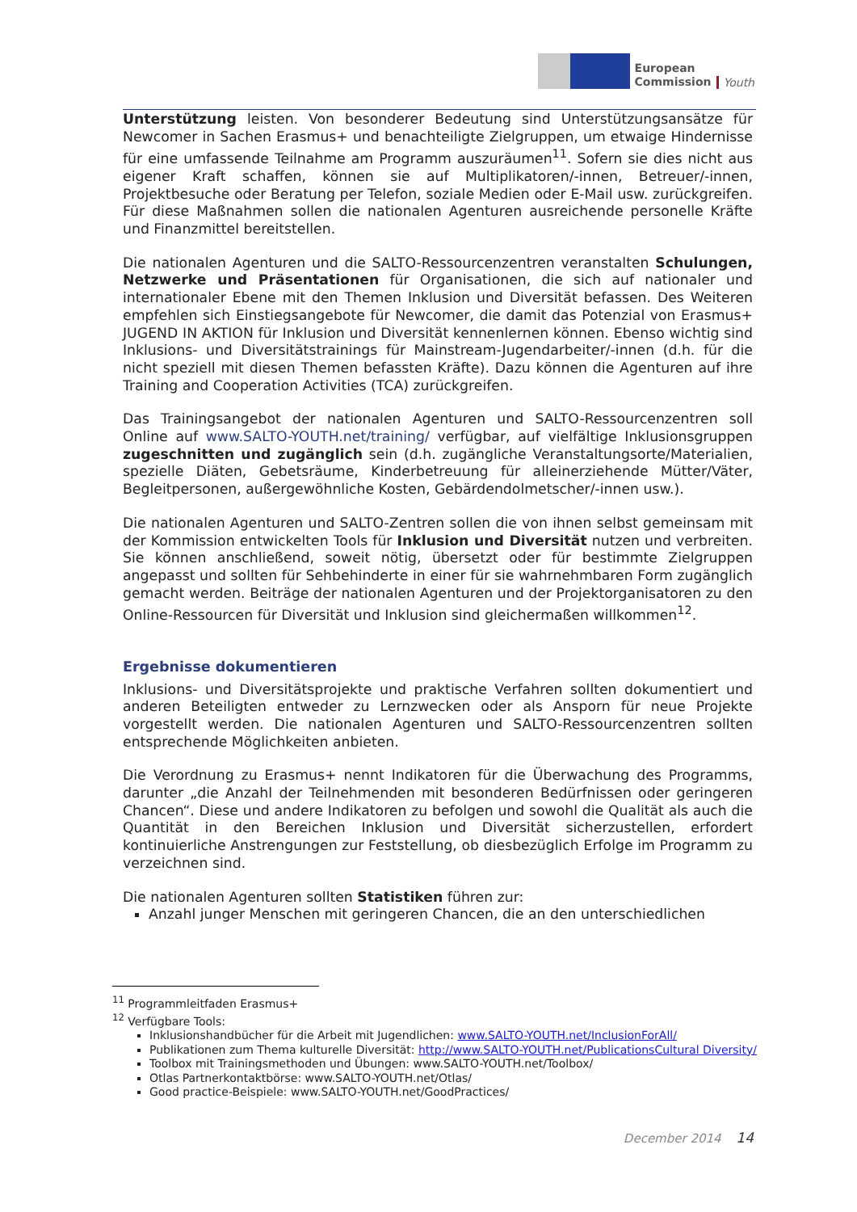European
Commission
Youth
Unterstützung leisten. Von besonderer Bedeutung sind Unterstützungsansätze für Newcomer in Sachen Erasmus+ und benachteiligte Zielgruppen, um etwaige Hindernisse für eine umfassende Teilnahme am Programm auszuräumen<sup>11</sup>. Sofern sie dies nicht aus eigener Kraft schaffen, können sie auf Multiplikatoren/-innen, Betreuer/-innen, Projektbesuche oder Beratung per Telefon, soziale Medien oder E-Mail usw. zurückgreifen. Für diese Maßnahmen sollen die nationalen Agenturen ausreichende personelle Kräfte und Finanzmittel bereitstellen.
Die nationalen Agenturen und die SALTO-Ressourcenzentren veranstalten Schulungen, Netzwerke und Präsentationen für Organisationen, die sich auf nationaler und internationaler Ebene mit den Themen Inklusion und Diversität befassen. Des Weiteren empfehlen sich Einstiegsangebote für Newcomer, die damit das Potenzial von Erasmus+ JUGEND IN AKTION für Inklusion und Diversität kennenlernen können. Ebenso wichtig sind Inklusions- und Diversitätstrainings für Mainstream-Jugendarbeiter/-innen (d.h. für die nicht speziell mit diesen Themen befassten Kräfte). Dazu können die Agenturen auf ihre Training and Cooperation Activities (TCA) zurückgreifen.
Das Trainingsangebot der nationalen Agenturen und SALTO-Ressourcenzentren soll Online auf www.SALTO-YOUTH.net/training/ verfügbar, auf vielfältige Inklusionsgruppen zugeschnitten und zugänglich sein (d.h. zugängliche Veranstaltungsorte/Materialien, spezielle Diäten, Gebetsräume, Kinderbetreuung für alleinerziehende Mütter/Väter, Begleitpersonen, außergewöhnliche Kosten, Gebärdendolmetscher/-innen usw.).
Die nationalen Agenturen und SALTO-Zentren sollen die von ihnen selbst gemeinsam mit der Kommission entwickelten Tools für Inklusion und Diversität nutzen und verbreiten. Sie können anschließend, soweit nötig, übersetzt oder für bestimmte Zielgruppen angepasst und sollten für Sehbehinderte in einer für sie wahrnehmbaren Form zugänglich gemacht werden. Beiträge der nationalen Agenturen und der Projektorganisatoren zu den Online-Ressourcen für Diversität und Inklusion sind gleichermaßen willkommen<sup>12</sup>.
Ergebnisse dokumentieren
Inklusions- und Diversitätsprojekte und praktische Verfahren sollten dokumentiert und anderen Beteiligten entweder zu Lernzwecken oder als Ansporn für neue Projekte vorgestellt werden. Die nationalen Agenturen und SALTO-Ressourcenzentren sollten entsprechende Möglichkeiten anbieten.
Die Verordnung zu Erasmus+ nennt Indikatoren für die Überwachung des Programms, darunter „die Anzahl der Teilnehmenden mit besonderen Bedürfnissen oder geringeren Chancen“. Diese und andere Indikatoren zu befolgen und sowohl die Qualität als auch die Quantität in den Bereichen Inklusion und Diversität sicherzustellen, erfordert kontinuierliche Anstrengungen zur Feststellung, ob diesbezüglich Erfolge im Programm zu verzeichnen sind.
Die nationalen Agenturen sollten Statistiken führen zur:
Anzahl junger Menschen mit geringeren Chancen, die an den unterschiedlichen
<sup>11</sup> Programmleitfaden Erasmus+
<sup>12</sup> Verfügbare Tools:
Inklusionshandbücher für die Arbeit mit Jugendlichen: www.SALTO-YOUTH.net/InclusionForAll/
Publikationen zum Thema kulturelle Diversität: http://www.SALTO-YOUTH.net/PublicationsCultural Diversity/
Toolbox mit Trainingsmethoden und Übungen: www.SALTO-YOUTH.net/Toolbox/
Otlas Partnerkontaktbörse: www.SALTO-YOUTH.net/Otlas/
Good practice-Beispiele: www.SALTO-YOUTH.net/GoodPractices/
December 2014 14